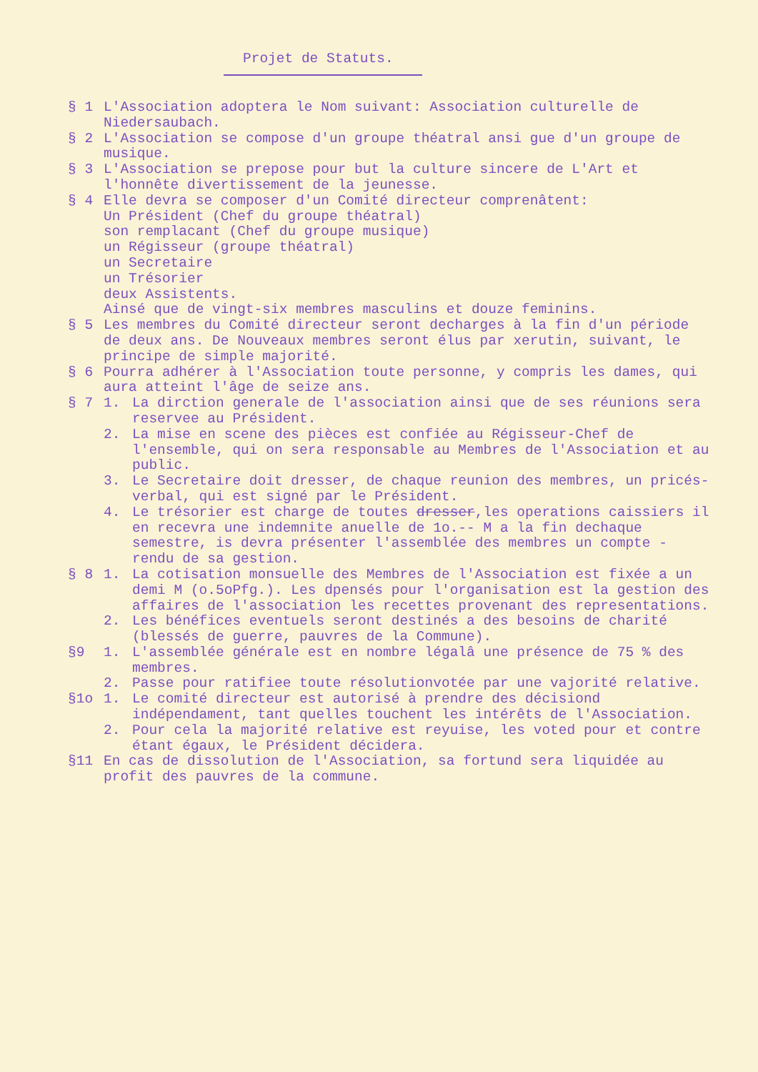Projet de Statuts.
§ 1 L'Association adoptera le Nom suivant: Association culturelle de Niedersaubach.
§ 2 L'Association se compose d'un groupe théatral ansi gue d'un groupe de musique.
§ 3 L'Association se prepose pour but la culture sincere de L'Art et l'honnête divertissement de la jeunesse.
§ 4 Elle devra se composer d'un Comité directeur comprenâtent:
Un Président (Chef du groupe théatral)
son remplacant (Chef du groupe musique)
un Régisseur (groupe théatral)
un Secretaire
un Trésorier
deux Assistents.
Ainsé que de vingt-six membres masculins et douze feminins.
§ 5 Les membres du Comité directeur seront decharges à la fin d'un période de deux ans. De Nouveaux membres seront élus par xerutin, suivant, le principe de simple majorité.
§ 6 Pourra adhérer à l'Association toute personne, y compris les dames, qui aura atteint l'âge de seize ans.
§ 7 1. La dirction generale de l'association ainsi que de ses réunions sera reservee au Président.
2. La mise en scene des pièces est confiée au Régisseur-Chef de l'ensemble, qui on sera responsable au Membres de l'Association et au public.
3. Le Secretaire doit dresser, de chaque reunion des membres, un pricés-verbal, qui est signé par le Président.
4. Le trésorier est charge de toutes dresser,les operations caissiers il en recevra une indemnite anuelle de 1o.-- M a la fin dechaque semestre, is devra présenter l'assemblée des membres un compte - rendu de sa gestion.
§ 8 1. La cotisation monsuelle des Membres de l'Association est fixée a un demi M (o.5oPfg.). Les dpensés pour l'organisation est la gestion des affaires de l'association les recettes provenant des representations.
2. Les bénéfices eventuels seront destinés a des besoins de charité (blessés de guerre, pauvres de la Commune).
§9 1. L'assemblée générale est en nombre légalâ une présence de 75 % des membres.
2. Passe pour ratifiee toute résolutionvotée par une vajorité relative.
§1o 1. Le comité directeur est autorisé à prendre des décisiond indépendament, tant quelles touchent les intérêts de l'Association.
2. Pour cela la majorité relative est reyuise, les voted pour et contre étant égaux, le Président décidera.
§11 En cas de dissolution de l'Association, sa fortund sera liquidée au profit des pauvres de la commune.